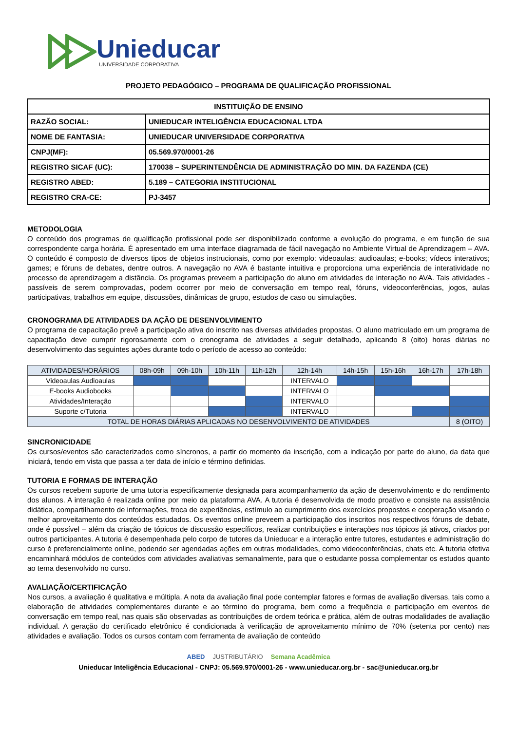Unieducar
UNIVERSIDADE CORPORATIVA
PROJETO PEDAGÓGICO – PROGRAMA DE QUALIFICAÇÃO PROFISSIONAL
| INSTITUIÇÃO DE ENSINO | |
| --- | --- |
| RAZÃO SOCIAL: | UNIEDUCAR INTELIGÊNCIA EDUCACIONAL LTDA |
| NOME DE FANTASIA: | UNIEDUCAR UNIVERSIDADE CORPORATIVA |
| CNPJ(MF): | 05.569.970/0001-26 |
| REGISTRO SICAF (UC): | 170038 – SUPERINTENDÊNCIA DE ADMINISTRAÇÃO DO MIN. DA FAZENDA (CE) |
| REGISTRO ABED: | 5.189 – CATEGORIA INSTITUCIONAL |
| REGISTRO CRA-CE: | PJ-3457 |
METODOLOGIA
O conteúdo dos programas de qualificação profissional pode ser disponibilizado conforme a evolução do programa, e em função de sua correspondente carga horária. É apresentado em uma interface diagramada de fácil navegação no Ambiente Virtual de Aprendizagem – AVA. O conteúdo é composto de diversos tipos de objetos instrucionais, como por exemplo: videoaulas; audioaulas; e-books; vídeos interativos; games; e fóruns de debates, dentre outros. A navegação no AVA é bastante intuitiva e proporciona uma experiência de interatividade no processo de aprendizagem a distância. Os programas preveem a participação do aluno em atividades de interação no AVA. Tais atividades - passíveis de serem comprovadas, podem ocorrer por meio de conversação em tempo real, fóruns, videoconferências, jogos, aulas participativas, trabalhos em equipe, discussões, dinâmicas de grupo, estudos de caso ou simulações.
CRONOGRAMA DE ATIVIDADES DA AÇÃO DE DESENVOLVIMENTO
O programa de capacitação prevê a participação ativa do inscrito nas diversas atividades propostas. O aluno matriculado em um programa de capacitação deve cumprir rigorosamente com o cronograma de atividades a seguir detalhado, aplicando 8 (oito) horas diárias no desenvolvimento das seguintes ações durante todo o período de acesso ao conteúdo:
| ATIVIDADES/HORÁRIOS | 08h-09h | 09h-10h | 10h-11h | 11h-12h | 12h-14h | 14h-15h | 15h-16h | 16h-17h | 17h-18h |
| --- | --- | --- | --- | --- | --- | --- | --- | --- | --- |
| Videoaulas Audioaulas | | | | | INTERVALO | | | | |
| E-books Audiobooks | | | | | INTERVALO | | | | |
| Atividades/Interação | | | | | INTERVALO | | | | |
| Suporte c/Tutoria | | | | | INTERVALO | | | | |
| TOTAL DE HORAS DIÁRIAS APLICADAS NO DESENVOLVIMENTO DE ATIVIDADES | | | | | | | | | 8 (OITO) |
SINCRONICIDADE
Os cursos/eventos são caracterizados como síncronos, a partir do momento da inscrição, com a indicação por parte do aluno, da data que iniciará, tendo em vista que passa a ter data de início e término definidas.
TUTORIA E FORMAS DE INTERAÇÃO
Os cursos recebem suporte de uma tutoria especificamente designada para acompanhamento da ação de desenvolvimento e do rendimento dos alunos. A interação é realizada online por meio da plataforma AVA. A tutoria é desenvolvida de modo proativo e consiste na assistência didática, compartilhamento de informações, troca de experiências, estímulo ao cumprimento dos exercícios propostos e cooperação visando o melhor aproveitamento dos conteúdos estudados. Os eventos online preveem a participação dos inscritos nos respectivos fóruns de debate, onde é possível – além da criação de tópicos de discussão específicos, realizar contribuições e interações nos tópicos já ativos, criados por outros participantes. A tutoria é desempenhada pelo corpo de tutores da Unieducar e a interação entre tutores, estudantes e administração do curso é preferencialmente online, podendo ser agendadas ações em outras modalidades, como videoconferências, chats etc. A tutoria efetiva encaminhará módulos de conteúdos com atividades avaliativas semanalmente, para que o estudante possa complementar os estudos quanto ao tema desenvolvido no curso.
AVALIAÇÃO/CERTIFICAÇÃO
Nos cursos, a avaliação é qualitativa e múltipla. A nota da avaliação final pode contemplar fatores e formas de avaliação diversas, tais como a elaboração de atividades complementares durante e ao término do programa, bem como a frequência e participação em eventos de conversação em tempo real, nas quais são observadas as contribuições de ordem teórica e prática, além de outras modalidades de avaliação individual. A geração do certificado eletrônico é condicionada à verificação de aproveitamento mínimo de 70% (setenta por cento) nas atividades e avaliação. Todos os cursos contam com ferramenta de avaliação de conteúdo
ABED JUSTRIBUTÁRIO Semana Acadêmica
Unieducar Inteligência Educacional - CNPJ: 05.569.970/0001-26 - www.unieducar.org.br - sac@unieducar.org.br